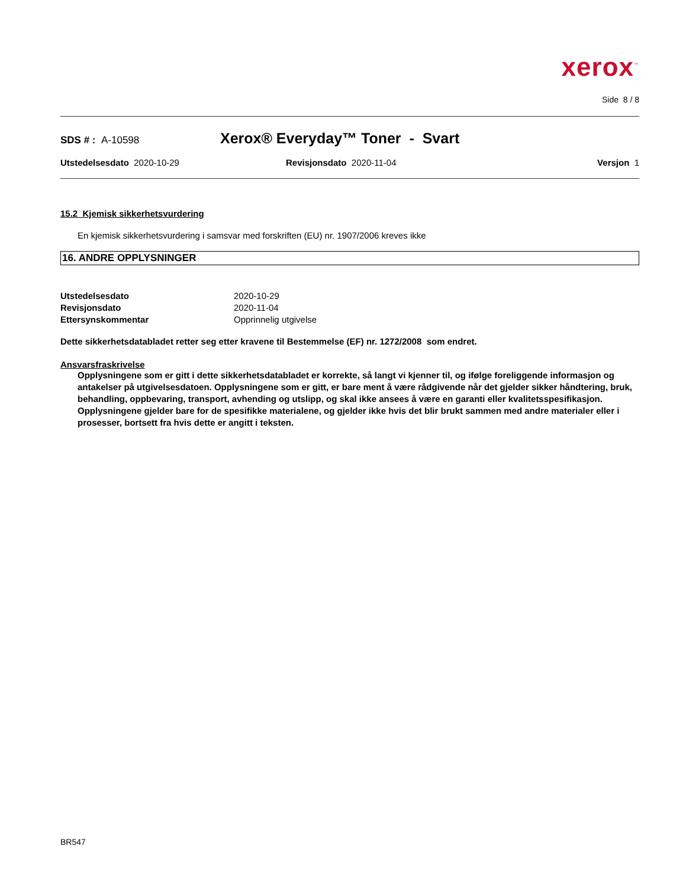xerox<sup>™</sup>
Side 8 / 8
SDS # : A-10598
Xerox® Everyday™ Toner - Svart
Utstedelsesdato 2020-10-29 Revisjonsdato 2020-11-04 Versjon 1
15.2 Kjemisk sikkerhetsvurdering
En kjemisk sikkerhetsvurdering i samsvar med forskriften (EU) nr. 1907/2006 kreves ikke
16. ANDRE OPPLYSNINGER
Utstedelsesdato 2020-10-29 Revisjonsdato 2020-11-04 Ettersynskommentar Opprinnelig utgivelse
Dette sikkerhetsdatabladet retter seg etter kravene til Bestemmelse (EF) nr. 1272/2008 som endret.
Ansvarsfraskrivelse
Opplysningene som er gitt i dette sikkerhetsdatabladet er korrekte, så langt vi kjenner til, og ifølge foreliggende informasjon og antakelser på utgivelsesdatoen. Opplysningene som er gitt, er bare ment å være rådgivende når det gjelder sikker håndtering, bruk, behandling, oppbevaring, transport, avhending og utslipp, og skal ikke ansees å være en garanti eller kvalitetsspesifikasjon. Opplysningene gjelder bare for de spesifikke materialene, og gjelder ikke hvis det blir brukt sammen med andre materialer eller i prosesser, bortsett fra hvis dette er angitt i teksten.
BR547